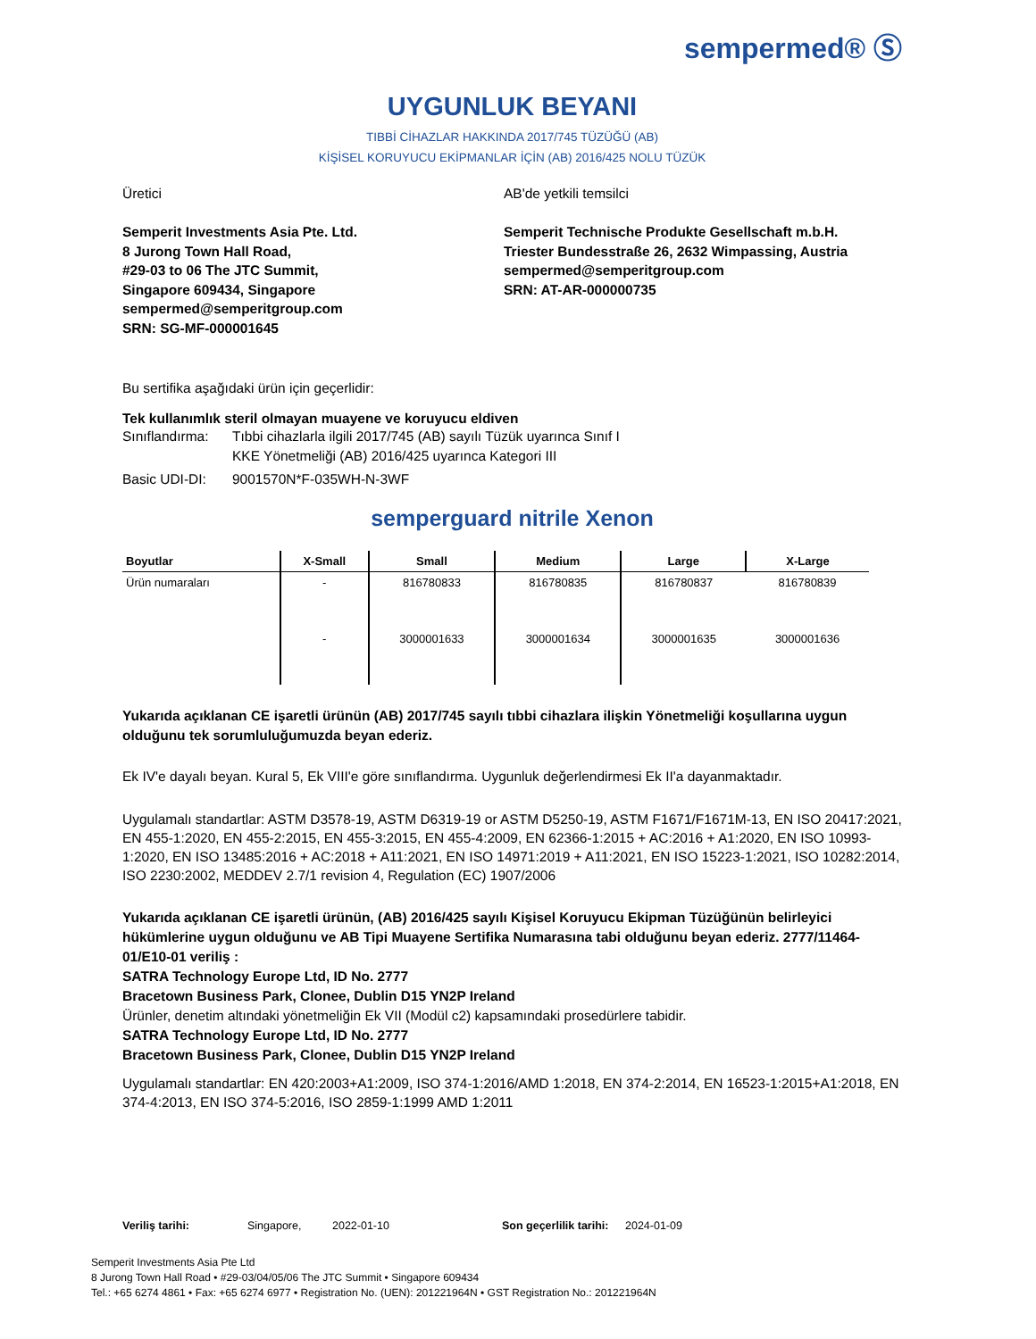sempermed® Ⓢ
UYGUNLUK BEYANI
TIBBİ CİHAZLAR HAKKINDA 2017/745 TÜZÜĞÜ (AB)
KİŞİSEL KORUYUCU EKİPMANLAR İÇİN (AB) 2016/425 NOLU TÜZÜK
Üretici
Semperit Investments Asia Pte. Ltd.
8 Jurong Town Hall Road,
#29-03 to 06 The JTC Summit,
Singapore 609434, Singapore
sempermed@semperitgroup.com
SRN: SG-MF-000001645
AB'de yetkili temsilci
Semperit Technische Produkte Gesellschaft m.b.H.
Triester Bundesstraße 26, 2632 Wimpassing, Austria
sempermed@semperitgroup.com
SRN: AT-AR-000000735
Bu sertifika aşağıdaki ürün için geçerlidir:
Tek kullanımlık steril olmayan muayene ve koruyucu eldiven
Sınıflandırma:
Tıbbi cihazlarla ilgili 2017/745 (AB) sayılı Tüzük uyarınca Sınıf I
KKE Yönetmeliği (AB) 2016/425 uyarınca Kategori III
Basic UDI-DI: 9001570N*F-035WH-N-3WF
semperguard nitrile Xenon
| Boyutlar | X-Small | Small | Medium | Large | X-Large |
| --- | --- | --- | --- | --- | --- |
| Ürün numaraları | - | 816780833 | 816780835 | 816780837 | 816780839 |
| | - | 3000001633 | 3000001634 | 3000001635 | 3000001636 |
Yukarıda açıklanan CE işaretli ürünün (AB) 2017/745 sayılı tıbbi cihazlara ilişkin Yönetmeliği koşullarına uygun olduğunu tek sorumluluğumuzda beyan ederiz.
Ek IV'e dayalı beyan. Kural 5, Ek VIII'e göre sınıflandırma. Uygunluk değerlendirmesi Ek II'a dayanmaktadır.
Uygulamalı standartlar: ASTM D3578-19, ASTM D6319-19 or ASTM D5250-19, ASTM F1671/F1671M-13, EN ISO 20417:2021, EN 455-1:2020, EN 455-2:2015, EN 455-3:2015, EN 455-4:2009, EN 62366-1:2015 + AC:2016 + A1:2020, EN ISO 10993-1:2020, EN ISO 13485:2016 + AC:2018 + A11:2021, EN ISO 14971:2019 + A11:2021, EN ISO 15223-1:2021, ISO 10282:2014, ISO 2230:2002, MEDDEV 2.7/1 revision 4, Regulation (EC) 1907/2006
Yukarıda açıklanan CE işaretli ürünün, (AB) 2016/425 sayılı Kişisel Koruyucu Ekipman Tüzüğünün belirleyici hükümlerine uygun olduğunu ve AB Tipi Muayene Sertifika Numarasına tabi olduğunu beyan ederiz. 2777/11464-01/E10-01 veriliş :
SATRA Technology Europe Ltd, ID No. 2777
Bracetown Business Park, Clonee, Dublin D15 YN2P Ireland
Ürünler, denetim altındaki yönetmeliğin Ek VII (Modül c2) kapsamındaki prosedürlere tabidir.
SATRA Technology Europe Ltd, ID No. 2777
Bracetown Business Park, Clonee, Dublin D15 YN2P Ireland
Uygulamalı standartlar: EN 420:2003+A1:2009, ISO 374-1:2016/AMD 1:2018, EN 374-2:2014, EN 16523-1:2015+A1:2018, EN 374-4:2013, EN ISO 374-5:2016, ISO 2859-1:1999 AMD 1:2011
Veriliş tarihi: Singapore, 2022-01-10 Son geçerlilik tarihi: 2024-01-09
Semperit Investments Asia Pte Ltd
8 Jurong Town Hall Road • #29-03/04/05/06 The JTC Summit • Singapore 609434
Tel.: +65 6274 4861 • Fax: +65 6274 6977 • Registration No. (UEN): 201221964N • GST Registration No.: 201221964N